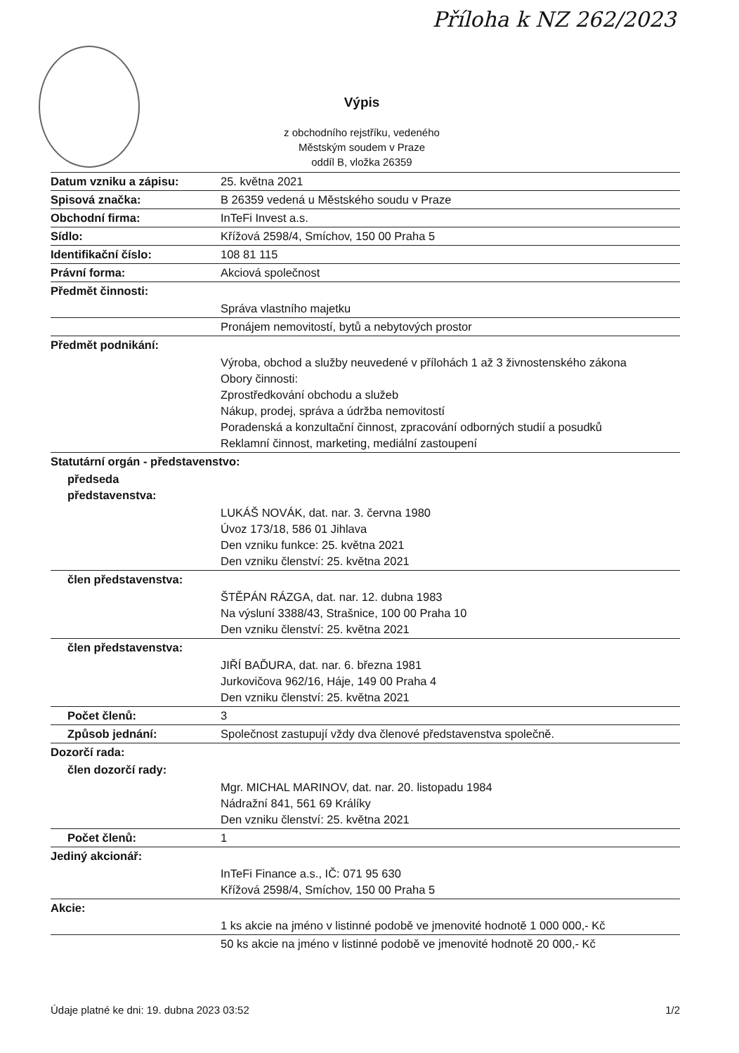Příloha k NZ 262/2023
Výpis
z obchodního rejstříku, vedeného
Městským soudem v Praze
oddíl B, vložka 26359
| Datum vzniku a zápisu: | 25. května 2021 |
| Spisová značka: | B 26359 vedená u Městského soudu v Praze |
| Obchodní firma: | InTeFi Invest a.s. |
| Sídlo: | Křížová 2598/4, Smíchov, 150 00 Praha 5 |
| Identifikační číslo: | 108 81 115 |
| Právní forma: | Akciová společnost |
| Předmět činnosti: | |
| | Správa vlastního majetku |
| | Pronájem nemovitostí, bytů a nebytových prostor |
| Předmět podnikání: | |
| | Výroba, obchod a služby neuvedené v přílohách 1 až 3 živnostenského zákona Obory činnosti: Zprostředkování obchodu a služeb Nákup, prodej, správa a údržba nemovitostí Poradenská a konzultační činnost, zpracování odborných studií a posudků Reklamní činnost, marketing, mediální zastoupení |
| Statutární orgán - představenstvo: | |
| předseda představenstva: | |
| | LUKÁŠ NOVÁK, dat. nar. 3. června 1980 Úvoz 173/18, 586 01 Jihlava Den vzniku funkce: 25. května 2021 Den vzniku členství: 25. května 2021 |
| člen představenstva: | |
| | ŠTĚPÁN RÁZGA, dat. nar. 12. dubna 1983 Na výsluní 3388/43, Strašnice, 100 00 Praha 10 Den vzniku členství: 25. května 2021 |
| člen představenstva: | |
| | JIŘÍ BAĎURA, dat. nar. 6. března 1981 Jurkovičova 962/16, Háje, 149 00 Praha 4 Den vzniku členství: 25. května 2021 |
| Počet členů: | 3 |
| Způsob jednání: | Společnost zastupují vždy dva členové představenstva společně. |
| Dozorčí rada: | |
| člen dozorčí rady: | |
| | Mgr. MICHAL MARINOV, dat. nar. 20. listopadu 1984 Nádražní 841, 561 69 Králíky Den vzniku členství: 25. května 2021 |
| Počet členů: | 1 |
| Jediný akcionář: | |
| | InTeFi Finance a.s., IČ: 071 95 630 Křížová 2598/4, Smíchov, 150 00 Praha 5 |
| Akcie: | |
| | 1 ks akcie na jméno v listinné podobě ve jmenovité hodnotě 1 000 000,- Kč |
| | 50 ks akcie na jméno v listinné podobě ve jmenovité hodnotě 20 000,- Kč |
Údaje platné ke dni: 19. dubna 2023 03:52 1/2